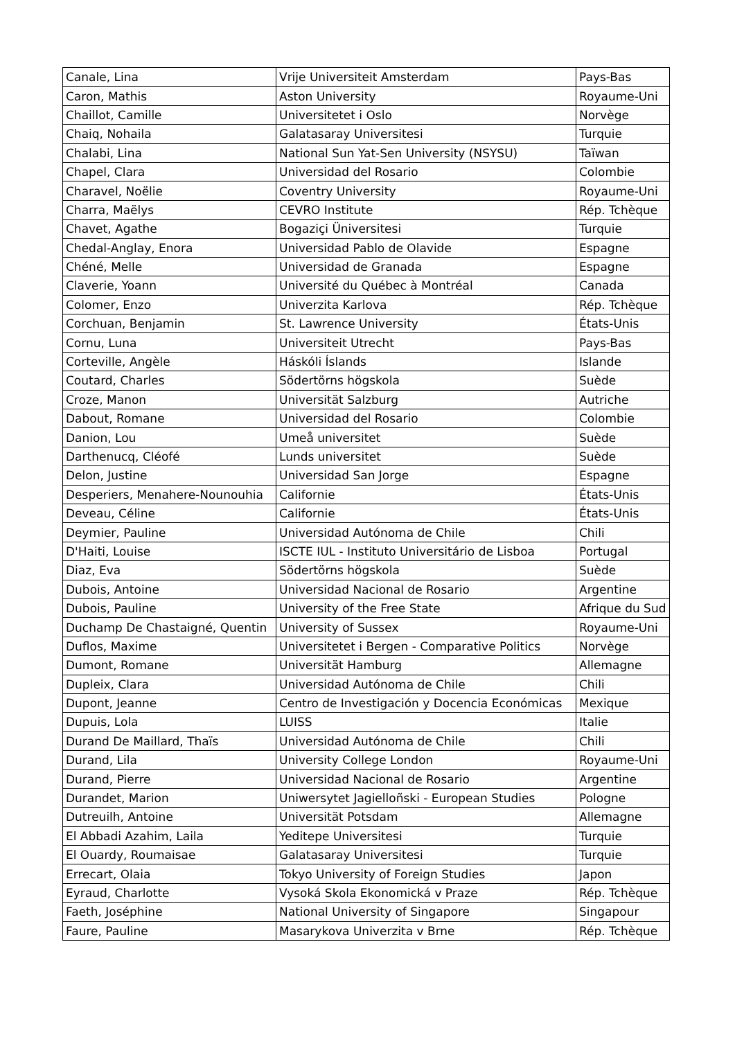| Canale, Lina | Vrije Universiteit Amsterdam | Pays-Bas |
| Caron, Mathis | Aston University | Royaume-Uni |
| Chaillot, Camille | Universitetet i Oslo | Norvège |
| Chaiq, Nohaila | Galatasaray Universitesi | Turquie |
| Chalabi, Lina | National Sun Yat-Sen University (NSYSU) | Taïwan |
| Chapel, Clara | Universidad del Rosario | Colombie |
| Charavel, Noëlie | Coventry University | Royaume-Uni |
| Charra, Maëlys | CEVRO Institute | Rép. Tchèque |
| Chavet, Agathe | Bogaziçi Üniversitesi | Turquie |
| Chedal-Anglay, Enora | Universidad Pablo de Olavide | Espagne |
| Chéné, Melle | Universidad de Granada | Espagne |
| Claverie, Yoann | Université du Québec à Montréal | Canada |
| Colomer, Enzo | Univerzita Karlova | Rép. Tchèque |
| Corchuan, Benjamin | St. Lawrence University | États-Unis |
| Cornu, Luna | Universiteit Utrecht | Pays-Bas |
| Corteville, Angèle | Háskóli Íslands | Islande |
| Coutard, Charles | Södertörns högskola | Suède |
| Croze, Manon | Universität Salzburg | Autriche |
| Dabout, Romane | Universidad del Rosario | Colombie |
| Danion, Lou | Umeå universitet | Suède |
| Darthenucq, Cléofé | Lunds universitet | Suède |
| Delon, Justine | Universidad San Jorge | Espagne |
| Desperiers, Menahere-Nounouhia | Californie | États-Unis |
| Deveau, Céline | Californie | États-Unis |
| Deymier, Pauline | Universidad Autónoma de Chile | Chili |
| D'Haiti, Louise | ISCTE IUL - Instituto Universitário de Lisboa | Portugal |
| Diaz, Eva | Södertörns högskola | Suède |
| Dubois, Antoine | Universidad Nacional de Rosario | Argentine |
| Dubois, Pauline | University of the Free State | Afrique du Sud |
| Duchamp De Chastaigné, Quentin | University of Sussex | Royaume-Uni |
| Duflos, Maxime | Universitetet i Bergen - Comparative Politics | Norvège |
| Dumont, Romane | Universität Hamburg | Allemagne |
| Dupleix, Clara | Universidad Autónoma de Chile | Chili |
| Dupont, Jeanne | Centro de Investigación y Docencia Económicas | Mexique |
| Dupuis, Lola | LUISS | Italie |
| Durand De Maillard, Thaïs | Universidad Autónoma de Chile | Chili |
| Durand, Lila | University College London | Royaume-Uni |
| Durand, Pierre | Universidad Nacional de Rosario | Argentine |
| Durandet, Marion | Uniwersytet Jagielloñski - European Studies | Pologne |
| Dutreuilh, Antoine | Universität Potsdam | Allemagne |
| El Abbadi Azahim, Laila | Yeditepe Universitesi | Turquie |
| El Ouardy, Roumaisae | Galatasaray Universitesi | Turquie |
| Errecart, Olaia | Tokyo University of Foreign Studies | Japon |
| Eyraud, Charlotte | Vysoká Skola Ekonomická v Praze | Rép. Tchèque |
| Faeth, Joséphine | National University of Singapore | Singapour |
| Faure, Pauline | Masarykova Univerzita v Brne | Rép. Tchèque |